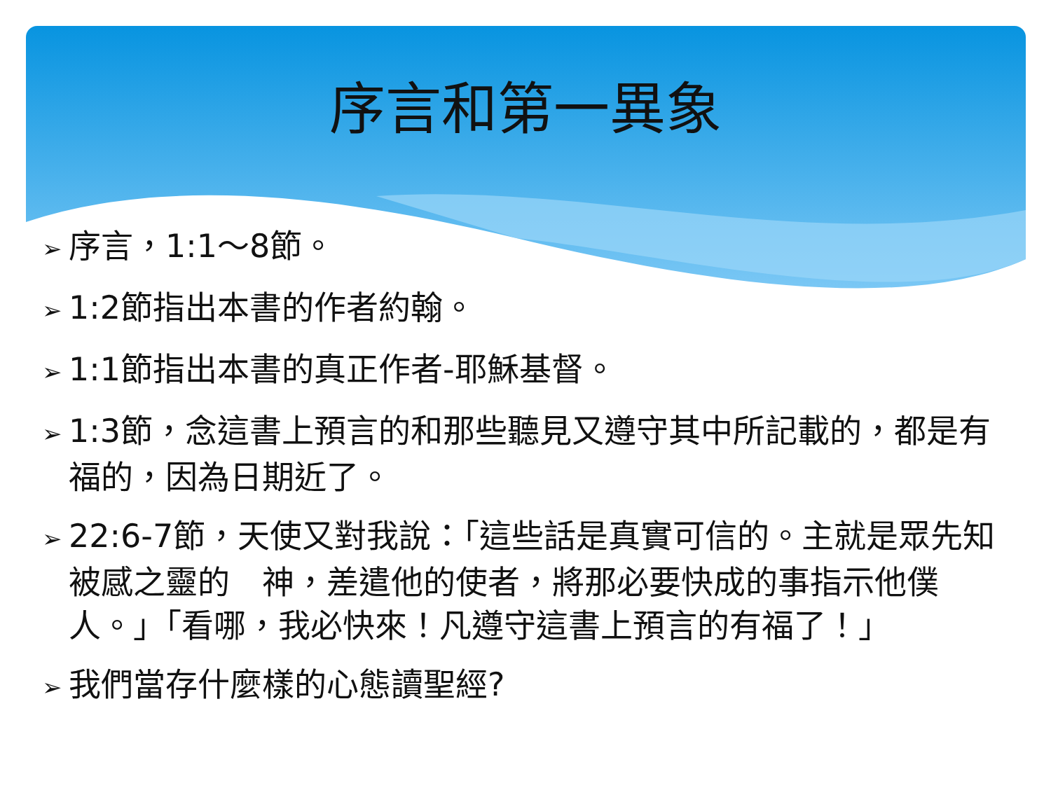序言和第一異象
➢ 序言，1:1～8節。
➢ 1:2節指出本書的作者約翰。
➢ 1:1節指出本書的真正作者-耶穌基督。
➢ 1:3節，念這書上預言的和那些聽見又遵守其中所記載的，都是有福的，因為日期近了。
➢ 22:6-7節，天使又對我說：「這些話是真實可信的。主就是眾先知被感之靈的　神，差遣他的使者，將那必要快成的事指示他僕人。」「看哪，我必快來！凡遵守這書上預言的有福了！」
➢ 我們當存什麼樣的心態讀聖經?